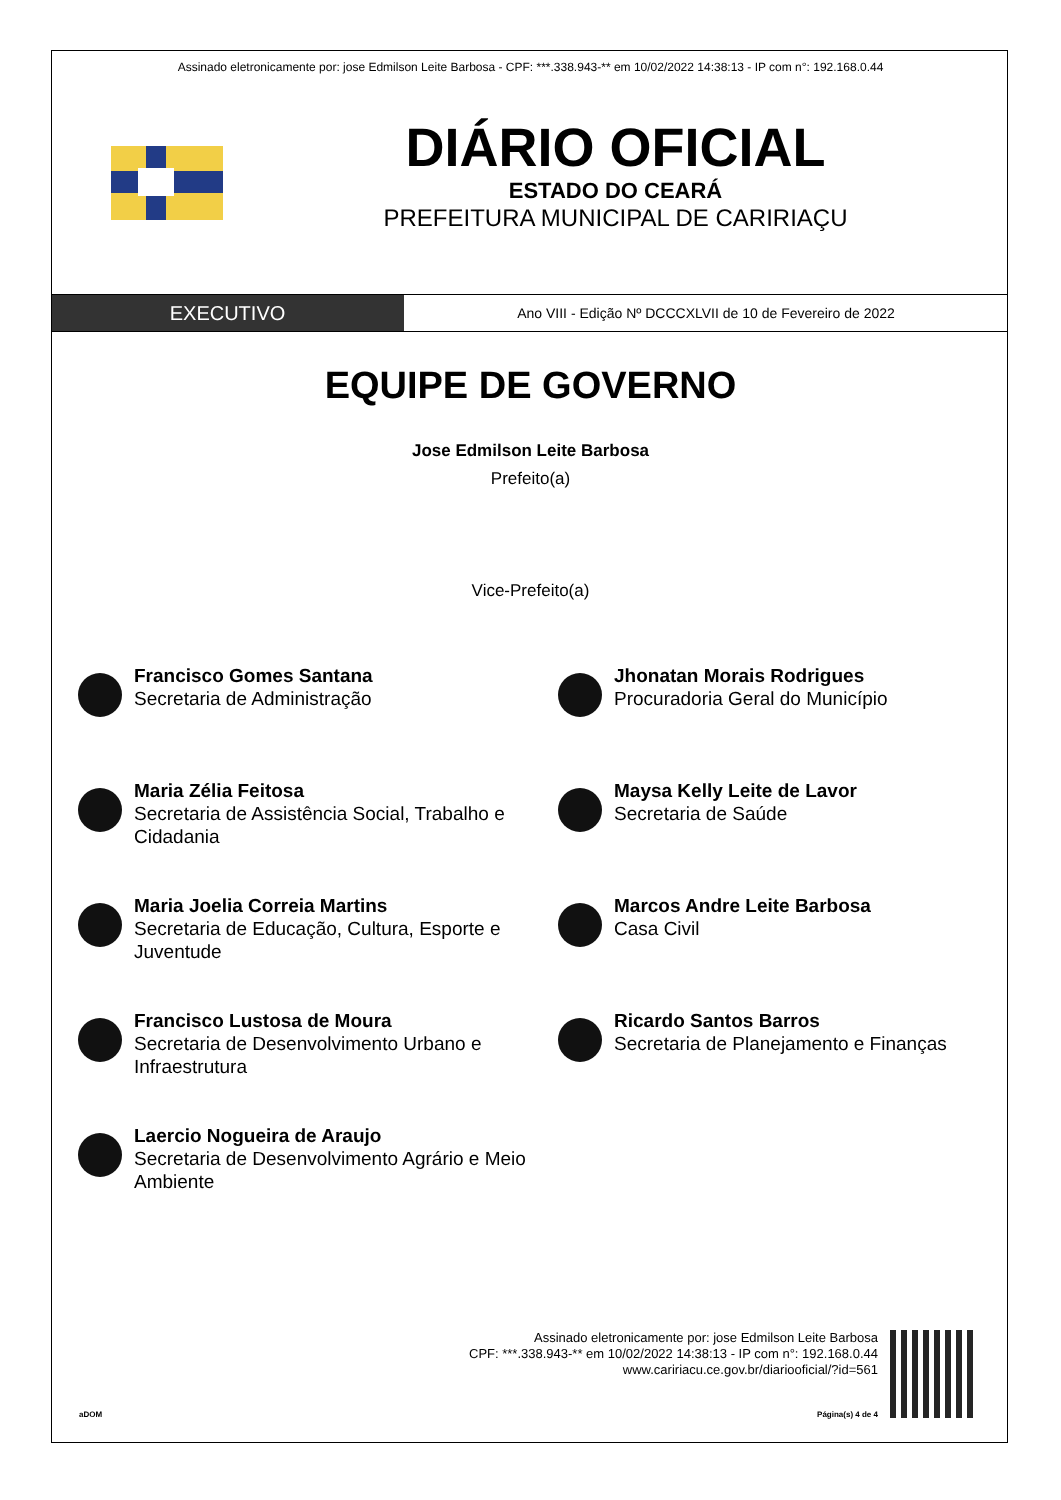Assinado eletronicamente por: jose Edmilson Leite Barbosa - CPF: ***.338.943-** em 10/02/2022 14:38:13 - IP com n°: 192.168.0.44
DIÁRIO OFICIAL
ESTADO DO CEARÁ
PREFEITURA MUNICIPAL DE CARIRIAÇU
EXECUTIVO
Ano VIII - Edição Nº DCCCXLVII de 10 de Fevereiro de 2022
EQUIPE DE GOVERNO
Jose Edmilson Leite Barbosa
Prefeito(a)
Vice-Prefeito(a)
Francisco Gomes Santana
Secretaria de Administração
Jhonatan Morais Rodrigues
Procuradoria Geral do Município
Maria Zélia Feitosa
Secretaria de Assistência Social, Trabalho e Cidadania
Maysa Kelly Leite de Lavor
Secretaria de Saúde
Maria Joelia Correia Martins
Secretaria de Educação, Cultura, Esporte e Juventude
Marcos Andre Leite Barbosa
Casa Civil
Francisco Lustosa de Moura
Secretaria de Desenvolvimento Urbano e Infraestrutura
Ricardo Santos Barros
Secretaria de Planejamento e Finanças
Laercio Nogueira de Araujo
Secretaria de Desenvolvimento Agrário e Meio Ambiente
Assinado eletronicamente por: jose Edmilson Leite Barbosa
CPF: ***.338.943-** em 10/02/2022 14:38:13 - IP com n°: 192.168.0.44
www.caririacu.ce.gov.br/diariooficial/?id=561
aDOM Página(s) 4 de 4